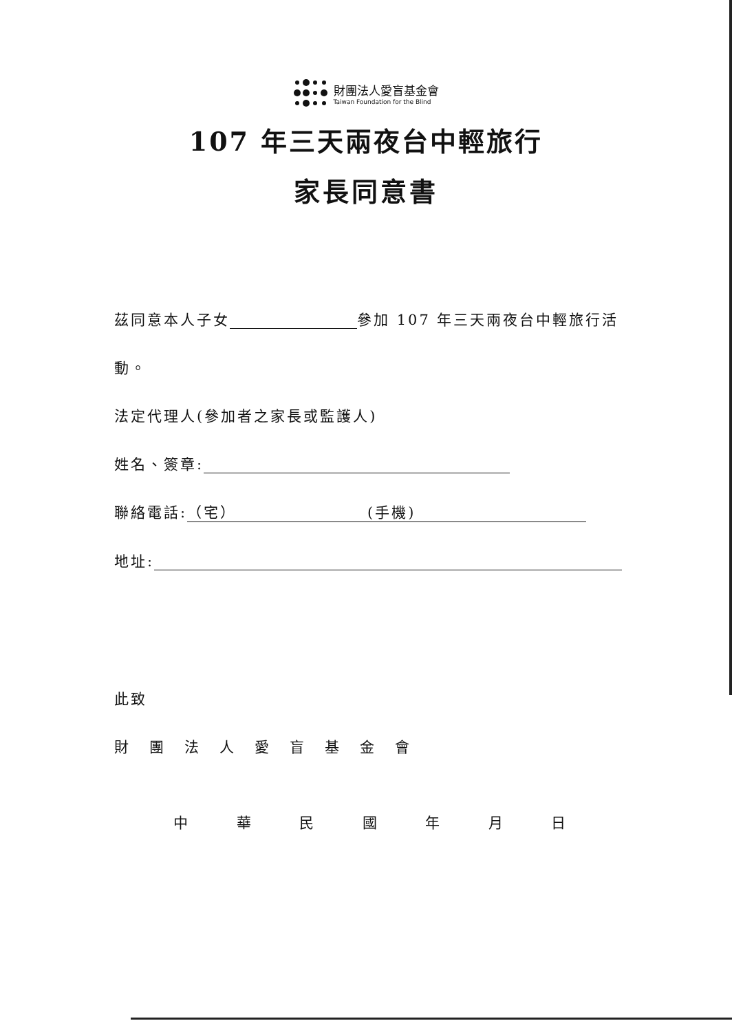財團法人愛盲基金會
Taiwan Foundation for the Blind
107 年三天兩夜台中輕旅行
家長同意書
茲同意本人子女 參加 107 年三天兩夜台中輕旅行活
動。
法定代理人(參加者之家長或監護人)
姓名、簽章:
聯絡電話: （宅） (手機)
地址:
此致
財團法人愛盲基金會
中華民國年月日